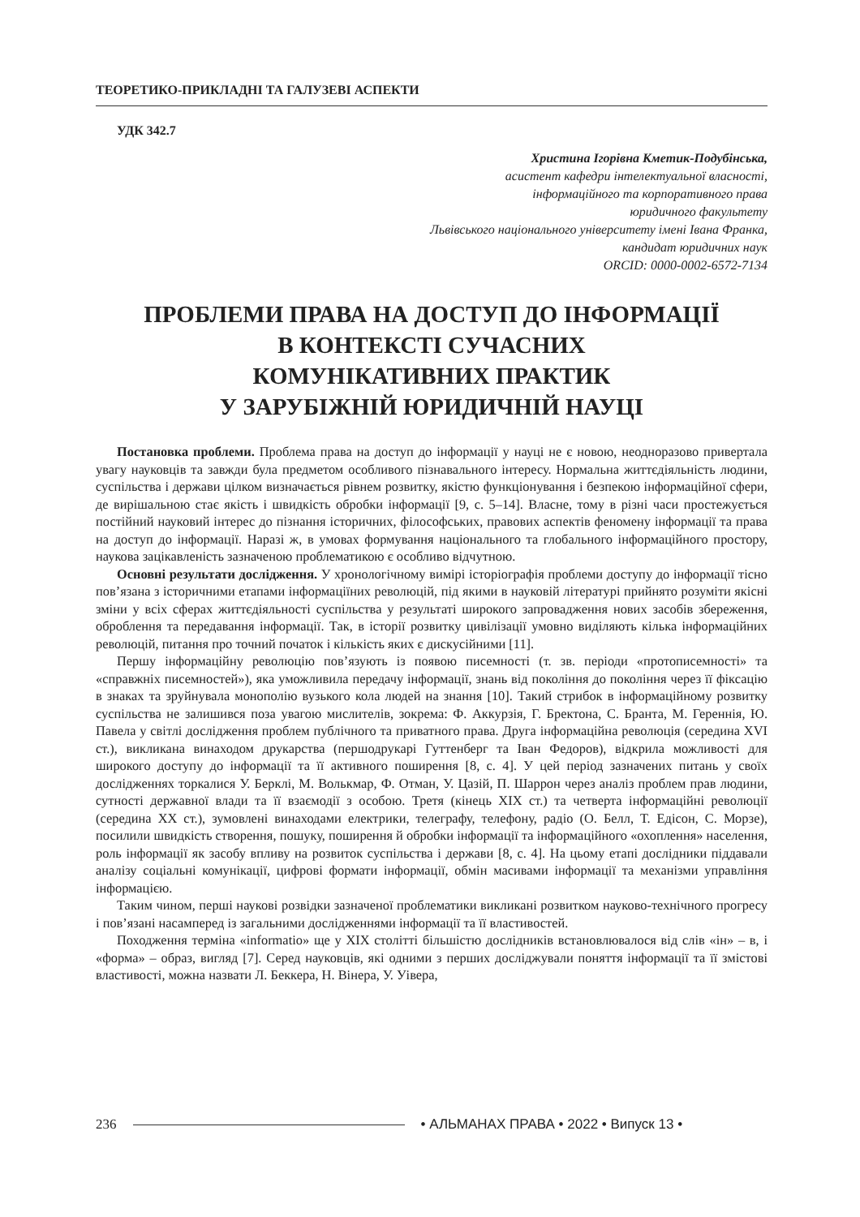ТЕОРЕТИКО-ПРИКЛАДНІ ТА ГАЛУЗЕВІ АСПЕКТИ
УДК 342.7
Христина Ігорівна Кметик-Подубінська,
асистент кафедри інтелектуальної власності,
інформаційного та корпоративного права
юридичного факультету
Львівського національного університету імені Івана Франка,
кандидат юридичних наук
ORCID: 0000-0002-6572-7134
ПРОБЛЕМИ ПРАВА НА ДОСТУП ДО ІНФОРМАЦІЇ
В КОНТЕКСТІ СУЧАСНИХ
КОМУНІКАТИВНИХ ПРАКТИК
У ЗАРУБІЖНІЙ ЮРИДИЧНІЙ НАУЦІ
Постановка проблеми. Проблема права на доступ до інформації у науці не є новою, неодноразово привертала увагу науковців та завжди була предметом особливого пізнавального інтересу. Нормальна життєдіяльність людини, суспільства і держави цілком визначається рівнем розвитку, якістю функціонування і безпекою інформаційної сфери, де вирішальною стає якість і швидкість обробки інформації [9, с. 5–14]. Власне, тому в різні часи простежується постійний науковий інтерес до пізнання історичних, філософських, правових аспектів феномену інформації та права на доступ до інформації. Наразі ж, в умовах формування національного та глобального інформаційного простору, наукова зацікавленість зазначеною проблематикою є особливо відчутною.
Основні результати дослідження. У хронологічному вимірі історіографія проблеми доступу до інформації тісно пов’язана з історичними етапами інформаціїних революцій, під якими в науковій літературі прийнято розуміти якісні зміни у всіх сферах життєдіяльності суспільства у результаті широкого запровадження нових засобів збереження, оброблення та передавання інформації. Так, в історії розвитку цивілізації умовно виділяють кілька інформаційних революцій, питання про точний початок і кількість яких є дискусійними [11].
Першу інформаційну революцію пов’язують із появою писемності (т. зв. періоди «протописемності» та «справжніх писемностей»), яка уможливила передачу інформації, знань від покоління до покоління через її фіксацію в знаках та зруйнувала монополію вузького кола людей на знання [10]. Такий стрибок в інформаційному розвитку суспільства не залишився поза увагою мислителів, зокрема: Ф. Аккурзія, Г. Бректона, С. Бранта, М. Гереннія, Ю. Павела у світлі дослідження проблем публічного та приватного права. Друга інформаційна революція (середина XVI ст.), викликана винаходом друкарства (першодрукарі Гуттенберг та Іван Федоров), відкрила можливості для широкого доступу до інформації та її активного поширення [8, с. 4]. У цей період зазначених питань у своїх дослідженнях торкалися У. Берклі, М. Волькмар, Ф. Отман, У. Цазій, П. Шаррон через аналіз проблем прав людини, сутності державної влади та її взаємодії з особою. Третя (кінець XIX ст.) та четверта інформаційні революції (середина XX ст.), зумовлені винаходами електрики, телеграфу, телефону, радіо (О. Белл, Т. Едісон, С. Морзе), посилили швидкість створення, пошуку, поширення й обробки інформації та інформаційного «охоплення» населення, роль інформації як засобу впливу на розвиток суспільства і держави [8, с. 4]. На цьому етапі дослідники піддавали аналізу соціальні комунікації, цифрові формати інформації, обмін масивами інформації та механізми управління інформацією.
Таким чином, перші наукові розвідки зазначеної проблематики викликані розвитком науково-технічного прогресу і пов’язані насамперед із загальними дослідженнями інформації та її властивостей.
Походження терміна «informatio» ще у XIX столітті більшістю дослідників встановлювалося від слів «ін» – в, і «форма» – образ, вигляд [7]. Серед науковців, які одними з перших досліджували поняття інформації та її змістові властивості, можна назвати Л. Беккера, Н. Вінера, У. Уівера,
236 • АЛЬМАНАХ ПРАВА • 2022 • Випуск 13 •